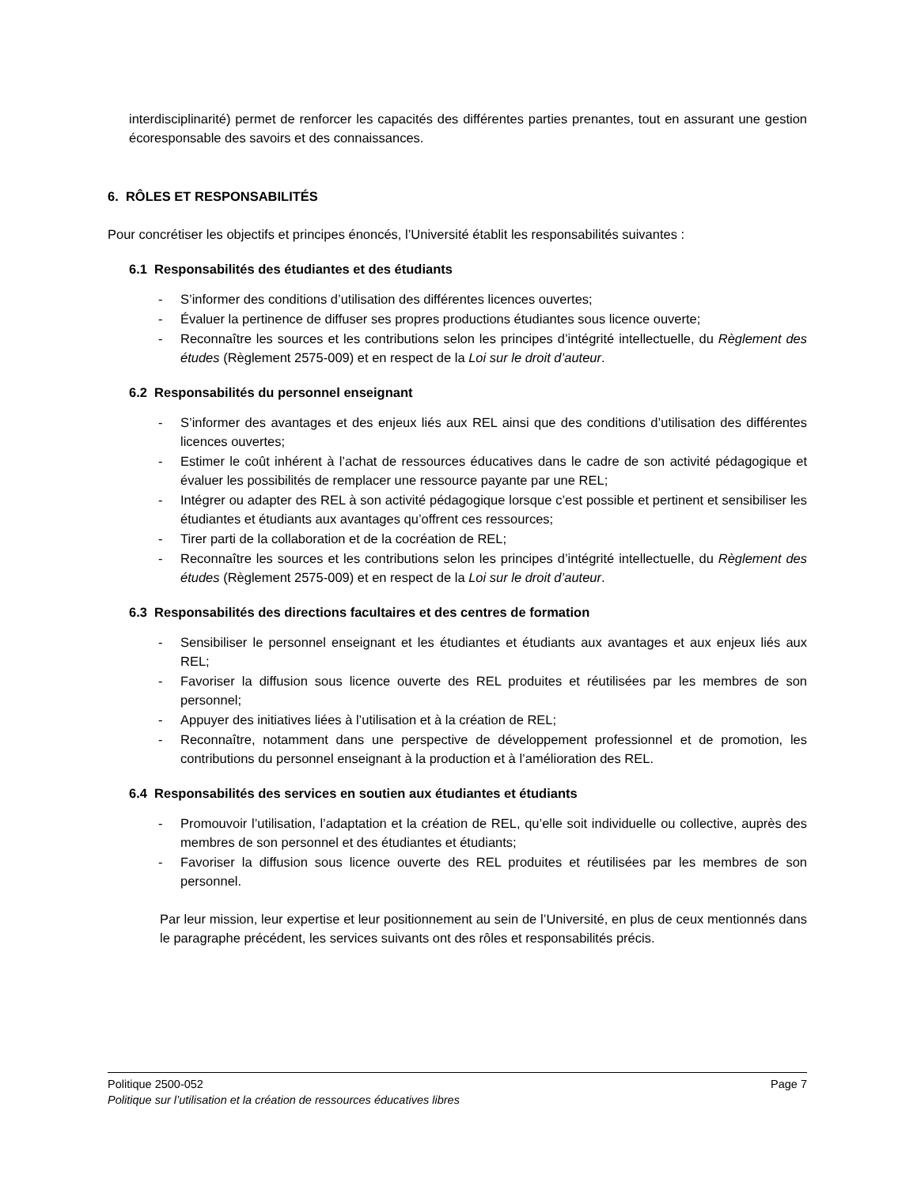interdisciplinarité) permet de renforcer les capacités des différentes parties prenantes, tout en assurant une gestion écoresponsable des savoirs et des connaissances.
6. RÔLES ET RESPONSABILITÉS
Pour concrétiser les objectifs et principes énoncés, l’Université établit les responsabilités suivantes :
6.1 Responsabilités des étudiantes et des étudiants
- S’informer des conditions d’utilisation des différentes licences ouvertes;
- Évaluer la pertinence de diffuser ses propres productions étudiantes sous licence ouverte;
- Reconnaître les sources et les contributions selon les principes d’intégrité intellectuelle, du Règlement des études (Règlement 2575-009) et en respect de la Loi sur le droit d’auteur.
6.2 Responsabilités du personnel enseignant
- S’informer des avantages et des enjeux liés aux REL ainsi que des conditions d’utilisation des différentes licences ouvertes;
- Estimer le coût inhérent à l’achat de ressources éducatives dans le cadre de son activité pédagogique et évaluer les possibilités de remplacer une ressource payante par une REL;
- Intégrer ou adapter des REL à son activité pédagogique lorsque c’est possible et pertinent et sensibiliser les étudiantes et étudiants aux avantages qu’offrent ces ressources;
- Tirer parti de la collaboration et de la cocréation de REL;
- Reconnaître les sources et les contributions selon les principes d’intégrité intellectuelle, du Règlement des études (Règlement 2575-009) et en respect de la Loi sur le droit d’auteur.
6.3 Responsabilités des directions facultaires et des centres de formation
- Sensibiliser le personnel enseignant et les étudiantes et étudiants aux avantages et aux enjeux liés aux REL;
- Favoriser la diffusion sous licence ouverte des REL produites et réutilisées par les membres de son personnel;
- Appuyer des initiatives liées à l’utilisation et à la création de REL;
- Reconnaître, notamment dans une perspective de développement professionnel et de promotion, les contributions du personnel enseignant à la production et à l’amélioration des REL.
6.4 Responsabilités des services en soutien aux étudiantes et étudiants
- Promouvoir l’utilisation, l’adaptation et la création de REL, qu’elle soit individuelle ou collective, auprès des membres de son personnel et des étudiantes et étudiants;
- Favoriser la diffusion sous licence ouverte des REL produites et réutilisées par les membres de son personnel.
Par leur mission, leur expertise et leur positionnement au sein de l’Université, en plus de ceux mentionnés dans le paragraphe précédent, les services suivants ont des rôles et responsabilités précis.
Politique 2500-052 Page 7
Politique sur l’utilisation et la création de ressources éducatives libres